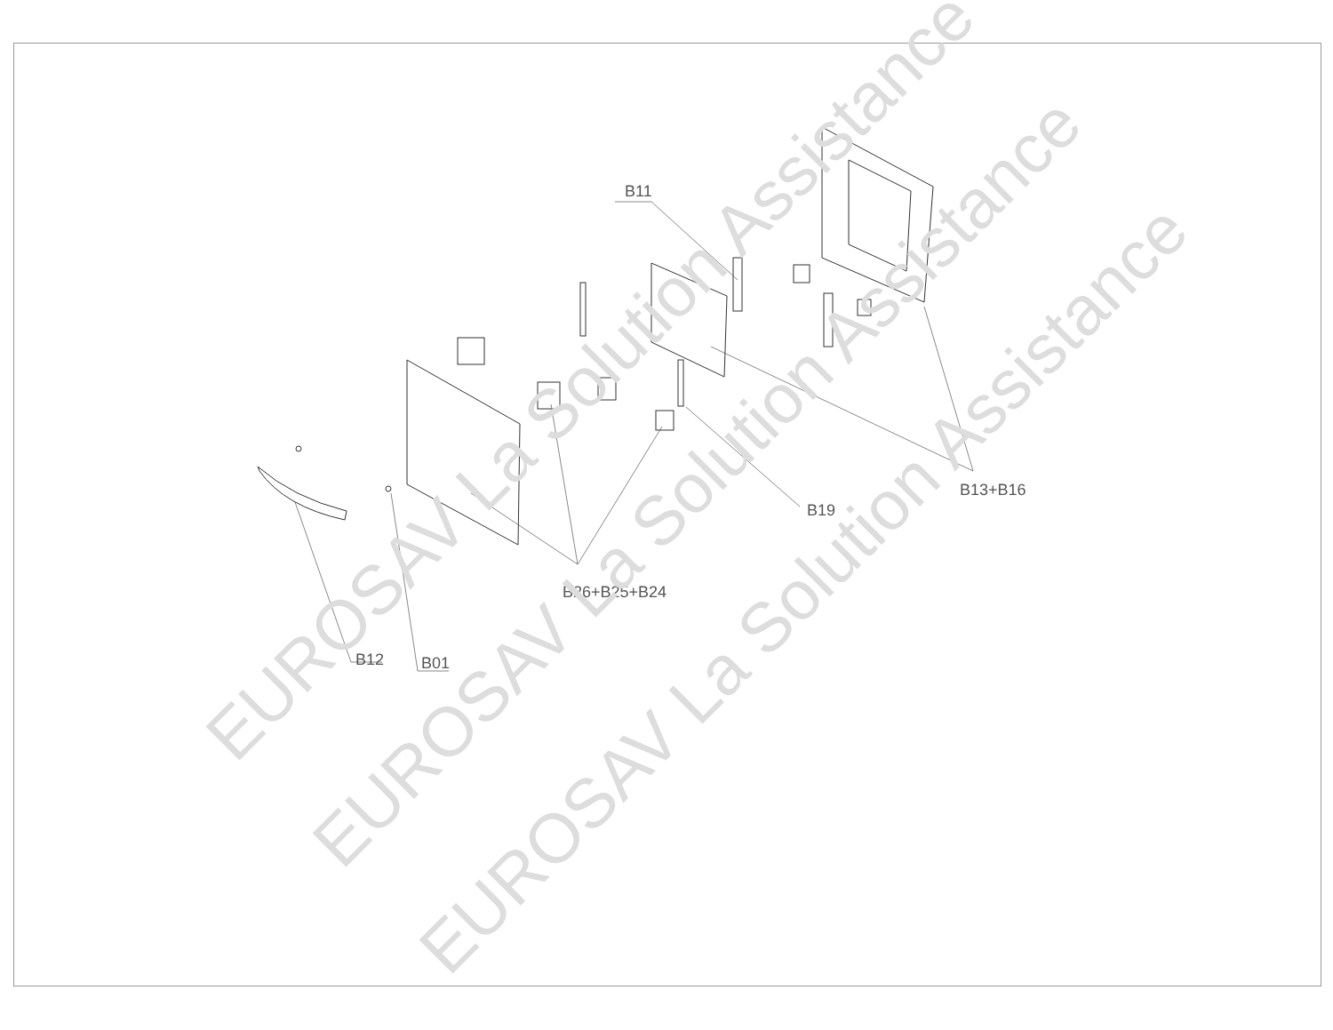B11
B12
B01
B26+B25+B24
B19
B13+B16
EUROSAV La Solution Assistance
EUROSAV La Solution Assistance
EUROSAV La Solution Assistance